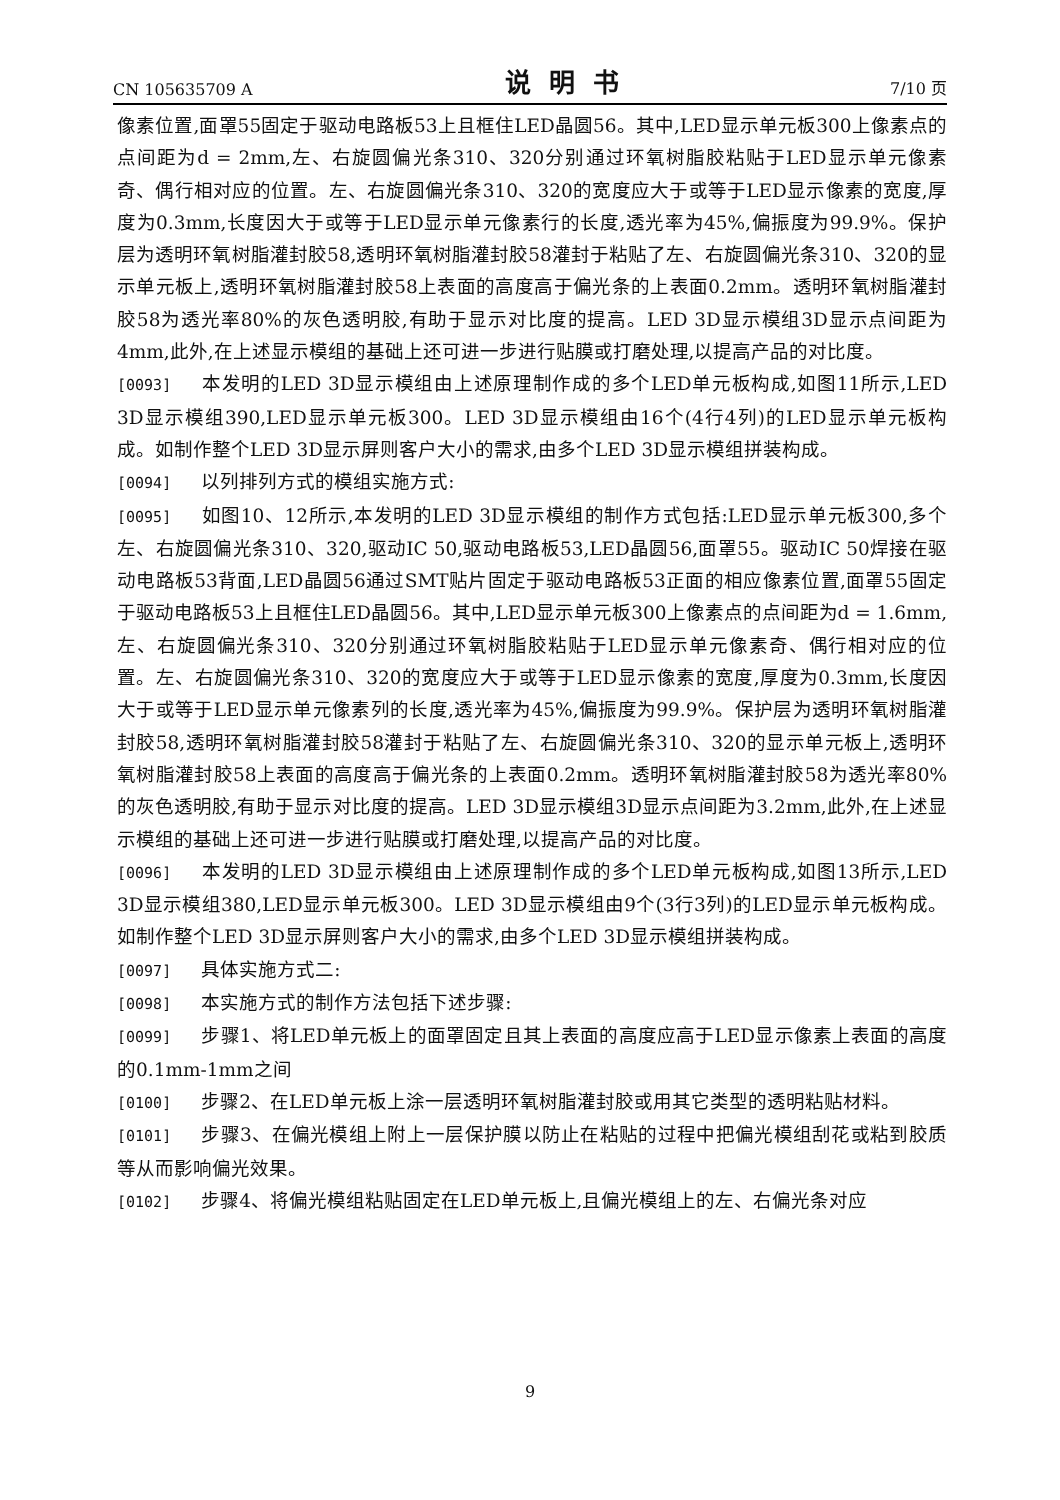CN 105635709 A 说明书 7/10 页
像素位置,面罩55固定于驱动电路板53上且框住LED晶圆56。其中,LED显示单元板300上像素点的点间距为d = 2mm,左、右旋圆偏光条310、320分别通过环氧树脂胶粘贴于LED显示单元像素奇、偶行相对应的位置。左、右旋圆偏光条310、320的宽度应大于或等于LED显示像素的宽度,厚度为0.3mm,长度因大于或等于LED显示单元像素行的长度,透光率为45%,偏振度为99.9%。保护层为透明环氧树脂灌封胶58,透明环氧树脂灌封胶58灌封于粘贴了左、右旋圆偏光条310、320的显示单元板上,透明环氧树脂灌封胶58上表面的高度高于偏光条的上表面0.2mm。透明环氧树脂灌封胶58为透光率80%的灰色透明胶,有助于显示对比度的提高。LED 3D显示模组3D显示点间距为4mm,此外,在上述显示模组的基础上还可进一步进行贴膜或打磨处理,以提高产品的对比度。
[0093] 本发明的LED 3D显示模组由上述原理制作成的多个LED单元板构成,如图11所示,LED 3D显示模组390,LED显示单元板300。LED 3D显示模组由16个(4行4列)的LED显示单元板构成。如制作整个LED 3D显示屏则客户大小的需求,由多个LED 3D显示模组拼装构成。
[0094] 以列排列方式的模组实施方式:
[0095] 如图10、12所示,本发明的LED 3D显示模组的制作方式包括:LED显示单元板300,多个左、右旋圆偏光条310、320,驱动IC 50,驱动电路板53,LED晶圆56,面罩55。驱动IC 50焊接在驱动电路板53背面,LED晶圆56通过SMT贴片固定于驱动电路板53正面的相应像素位置,面罩55固定于驱动电路板53上且框住LED晶圆56。其中,LED显示单元板300上像素点的点间距为d = 1.6mm,左、右旋圆偏光条310、320分别通过环氧树脂胶粘贴于LED显示单元像素奇、偶行相对应的位置。左、右旋圆偏光条310、320的宽度应大于或等于LED显示像素的宽度,厚度为0.3mm,长度因大于或等于LED显示单元像素列的长度,透光率为45%,偏振度为99.9%。保护层为透明环氧树脂灌封胶58,透明环氧树脂灌封胶58灌封于粘贴了左、右旋圆偏光条310、320的显示单元板上,透明环氧树脂灌封胶58上表面的高度高于偏光条的上表面0.2mm。透明环氧树脂灌封胶58为透光率80%的灰色透明胶,有助于显示对比度的提高。LED 3D显示模组3D显示点间距为3.2mm,此外,在上述显示模组的基础上还可进一步进行贴膜或打磨处理,以提高产品的对比度。
[0096] 本发明的LED 3D显示模组由上述原理制作成的多个LED单元板构成,如图13所示,LED 3D显示模组380,LED显示单元板300。LED 3D显示模组由9个(3行3列)的LED显示单元板构成。如制作整个LED 3D显示屏则客户大小的需求,由多个LED 3D显示模组拼装构成。
[0097] 具体实施方式二:
[0098] 本实施方式的制作方法包括下述步骤:
[0099] 步骤1、将LED单元板上的面罩固定且其上表面的高度应高于LED显示像素上表面的高度的0.1mm-1mm之间
[0100] 步骤2、在LED单元板上涂一层透明环氧树脂灌封胶或用其它类型的透明粘贴材料。
[0101] 步骤3、在偏光模组上附上一层保护膜以防止在粘贴的过程中把偏光模组刮花或粘到胶质等从而影响偏光效果。
[0102] 步骤4、将偏光模组粘贴固定在LED单元板上,且偏光模组上的左、右偏光条对应
9